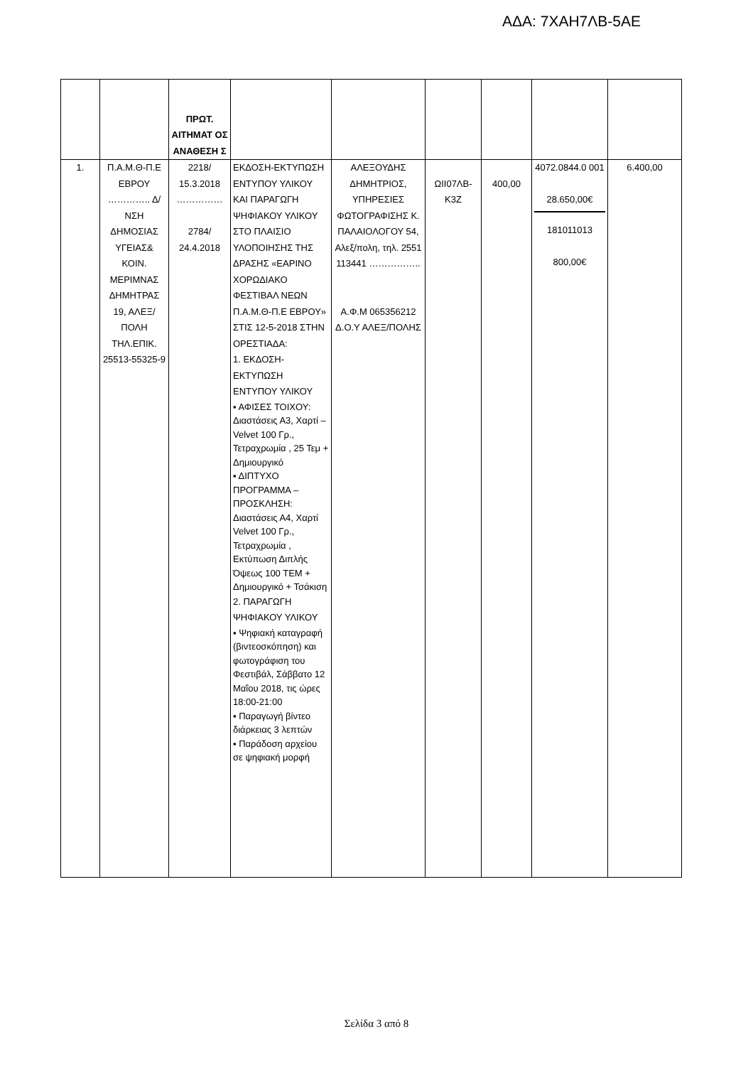ΑΔΑ: 7ΧΑΗ7ΛΒ-5ΑΕ
| | | ΠΡΩΤ. ΑΙΤΗΜΑΤ ΟΣ ΑΝΑΘΕΣΗ Σ | | | | | | |
| --- | --- | --- | --- | --- | --- | --- | --- | --- |
| 1. | Π.Α.Μ.Θ-Π.Ε ΕΒΡΟΥ ………….. Δ/ΝΣΗ ΔΗΜΟΣΙΑΣ ΥΓΕΙΑΣ& ΚΟΙΝ. ΜΕΡΙΜΝΑΣ ΔΗΜΗΤΡΑΣ 19, ΑΛΕΞ/ΠΟΛΗ ΤΗΛ.ΕΠΙΚ. 25513-55325-9 | 2218/ 15.3.2018 …………… 2784/ 24.4.2018 | ΕΚΔΟΣΗ-ΕΚΤΥΠΩΣΗ ΕΝΤΥΠΟΥ ΥΛΙΚΟΥ ΚΑΙ ΠΑΡΑΓΩΓΗ ΨΗΦΙΑΚΟΥ ΥΛΙΚΟΥ ΣΤΟ ΠΛΑΙΣΙΟ ΥΛΟΠΟΙΗΣΗΣ ΤΗΣ ΔΡΑΣΗΣ «ΕΑΡΙΝΟ ΧΟΡΩΔΙΑΚΟ ΦΕΣΤΙΒΑΛ ΝΕΩΝ Π.Α.Μ.Θ-Π.Ε ΕΒΡΟΥ» ΣΤΙΣ 12-5-2018 ΣΤΗΝ ΟΡΕΣΤΙΑΔΑ: 1. ΕΚΔΟΣΗ-ΕΚΤΥΠΩΣΗ ΕΝΤΥΠΟΥ ΥΛΙΚΟΥ ▪ ΑΦΙΣΕΣ ΤΟΙΧΟΥ: Διαστάσεις Α3, Χαρτί – Velvet 100 Γρ., Τετραχρωμία , 25 Τεμ + Δημιουργικό ▪ ΔΙΠΤΥΧΟ ΠΡΟΓΡΑΜΜΑ – ΠΡΟΣΚΛΗΣΗ: Διαστάσεις Α4, Χαρτί Velvet 100 Γρ., Τετραχρωμία , Εκτύπωση Διπλής Όψεως 100 ΤΕΜ + Δημιουργικό + Τσάκιση 2. ΠΑΡΑΓΩΓΗ ΨΗΦΙΑΚΟΥ ΥΛΙΚΟΥ ▪ Ψηφιακή καταγραφή (βιντεοσκόπηση) και φωτογράφιση του Φεστιβάλ, Σάββατο 12 Μαΐου 2018, τις ώρες 18:00-21:00 ▪ Παραγωγή βίντεο διάρκειας 3 λεπτών ▪ Παράδοση αρχείου σε ψηφιακή μορφή | ΑΛΕΞΟΥΔΗΣ ΔΗΜΗΤΡΙΟΣ, ΥΠΗΡΕΣΙΕΣ ΦΩΤΟΓΡΑΦΙΣΗΣ Κ. ΠΑΛΑΙΟΛΟΓΟΥ 54, Αλεξ/πολη, τηλ. 2551 113441 …………….. Α.Φ.Μ 065356212 Δ.Ο.Υ ΑΛΕΞ/ΠΟΛΗΣ | ΩΙΙ07ΛΒ-Κ3Ζ | 400,00 | 4072.0844.0 001 28.650,00€ 181011013 800,00€ | 6.400,00 |
Σελίδα 3 από 8